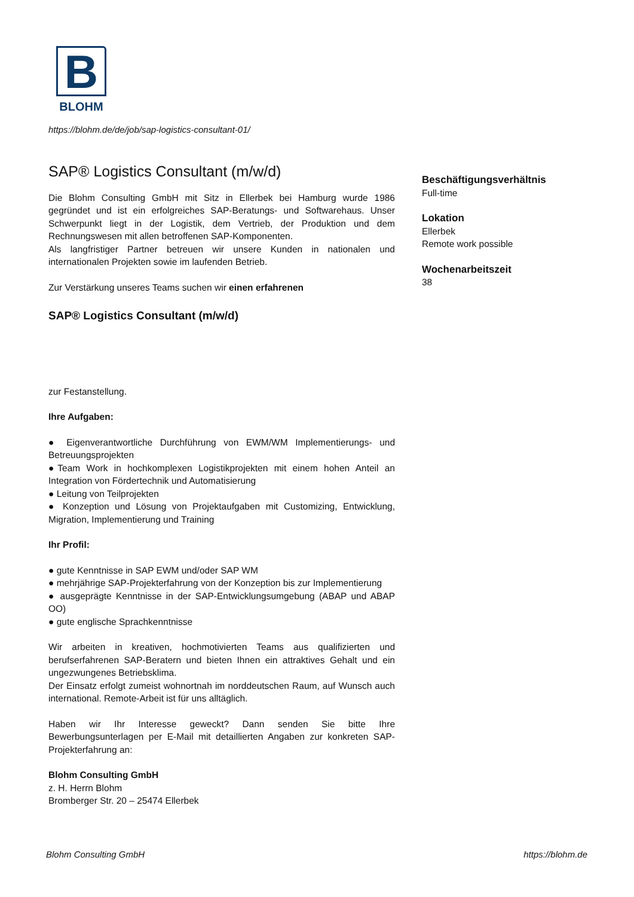B
BLOHM
https://blohm.de/de/job/sap-logistics-consultant-01/
SAP® Logistics Consultant (m/w/d)
Die Blohm Consulting GmbH mit Sitz in Ellerbek bei Hamburg wurde 1986 gegründet und ist ein erfolgreiches SAP-Beratungs- und Softwarehaus. Unser Schwerpunkt liegt in der Logistik, dem Vertrieb, der Produktion und dem Rechnungswesen mit allen betroffenen SAP-Komponenten.
Als langfristiger Partner betreuen wir unsere Kunden in nationalen und internationalen Projekten sowie im laufenden Betrieb.
Zur Verstärkung unseres Teams suchen wir einen erfahrenen
SAP® Logistics Consultant (m/w/d)
zur Festanstellung.
Ihre Aufgaben:
● Eigenverantwortliche Durchführung von EWM/WM Implementierungs- und Betreuungsprojekten
●Team Work in hochkomplexen Logistikprojekten mit einem hohen Anteil an Integration von Fördertechnik und Automatisierung
● Leitung von Teilprojekten
● Konzeption und Lösung von Projektaufgaben mit Customizing, Entwicklung, Migration, Implementierung und Training
Ihr Profil:
● gute Kenntnisse in SAP EWM und/oder SAP WM
● mehrjährige SAP-Projekterfahrung von der Konzeption bis zur Implementierung
● ausgeprägte Kenntnisse in der SAP-Entwicklungsumgebung (ABAP und ABAP OO)
● gute englische Sprachkenntnisse
Wir arbeiten in kreativen, hochmotivierten Teams aus qualifizierten und berufserfahrenen SAP-Beratern und bieten Ihnen ein attraktives Gehalt und ein ungezwungenes Betriebsklima.
Der Einsatz erfolgt zumeist wohnortnah im norddeutschen Raum, auf Wunsch auch international. Remote-Arbeit ist für uns alltäglich.
Haben wir Ihr Interesse geweckt? Dann senden Sie bitte Ihre Bewerbungsunterlagen per E-Mail mit detaillierten Angaben zur konkreten SAP-Projekterfahrung an:
Blohm Consulting GmbH
z. H. Herrn Blohm
Bromberger Str. 20 – 25474 Ellerbek
Beschäftigungsverhältnis
Full-time
Lokation
Ellerbek
Remote work possible
Wochenarbeitszeit
38
Blohm Consulting GmbH https://blohm.de